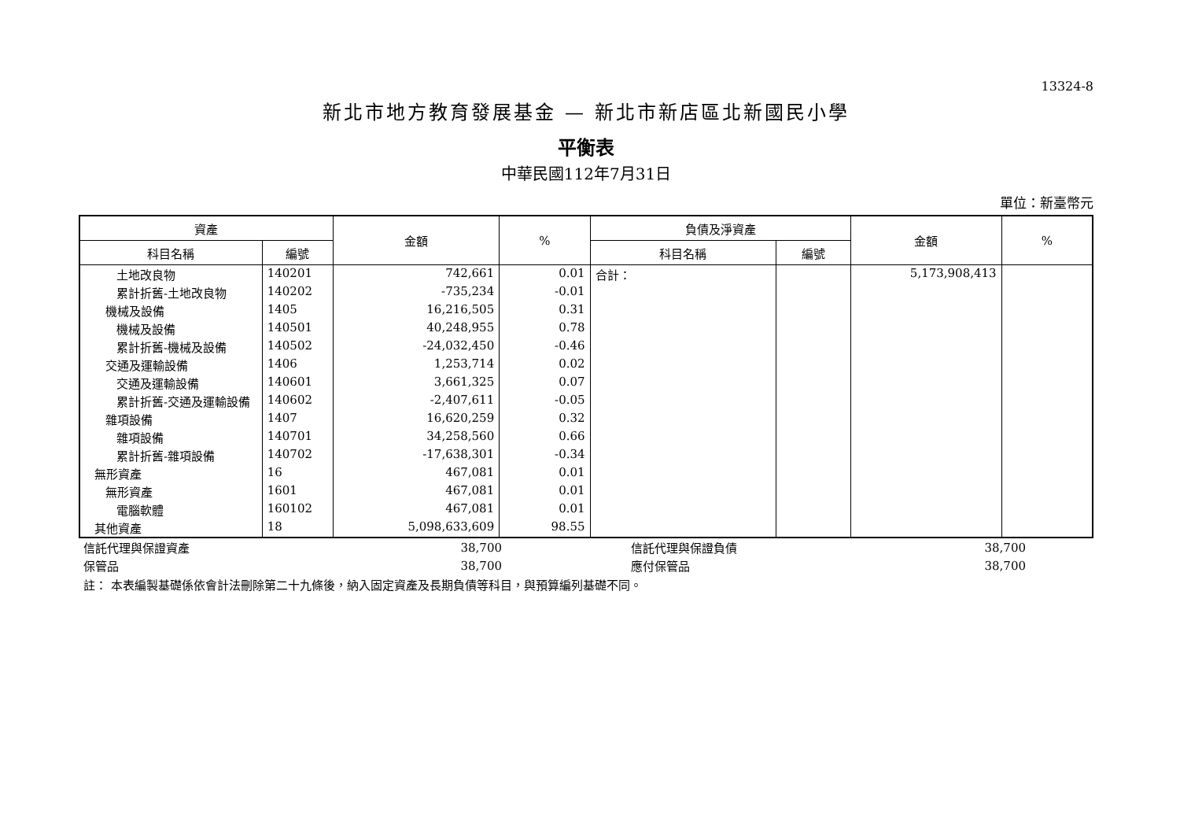13324-8
新北市地方教育發展基金 — 新北市新店區北新國民小學
平衡表
中華民國112年7月31日
單位：新臺幣元
| 資產 | | 金額 | % | 負債及淨資產 | | 金額 | % |
| --- | --- | --- | --- | --- | --- | --- | --- |
| 科目名稱 | 編號 | | | 科目名稱 | 編號 | | |
| 土地改良物 | 140201 | 742,661 | 0.01 | 合計： | | 5,173,908,413 | |
| 累計折舊-土地改良物 | 140202 | -735,234 | -0.01 | | | | |
| 機械及設備 | 1405 | 16,216,505 | 0.31 | | | | |
| 機械及設備 | 140501 | 40,248,955 | 0.78 | | | | |
| 累計折舊-機械及設備 | 140502 | -24,032,450 | -0.46 | | | | |
| 交通及運輸設備 | 1406 | 1,253,714 | 0.02 | | | | |
| 交通及運輸設備 | 140601 | 3,661,325 | 0.07 | | | | |
| 累計折舊-交通及運輸設備 | 140602 | -2,407,611 | -0.05 | | | | |
| 雜項設備 | 1407 | 16,620,259 | 0.32 | | | | |
| 雜項設備 | 140701 | 34,258,560 | 0.66 | | | | |
| 累計折舊-雜項設備 | 140702 | -17,638,301 | -0.34 | | | | |
| 無形資產 | 16 | 467,081 | 0.01 | | | | |
| 無形資產 | 1601 | 467,081 | 0.01 | | | | |
| 電腦軟體 | 160102 | 467,081 | 0.01 | | | | |
| 其他資產 | 18 | 5,098,633,609 | 98.55 | | | | |
| 信託代理與保證資產 | 38,700 | | 信託代理與保證負債 | 38,700 | |
| 保管品 | 38,700 | | 應付保管品 | 38,700 | |
註： 本表編製基礎係依會計法刪除第二十九條後，納入固定資產及長期負債等科目，與預算編列基礎不同。